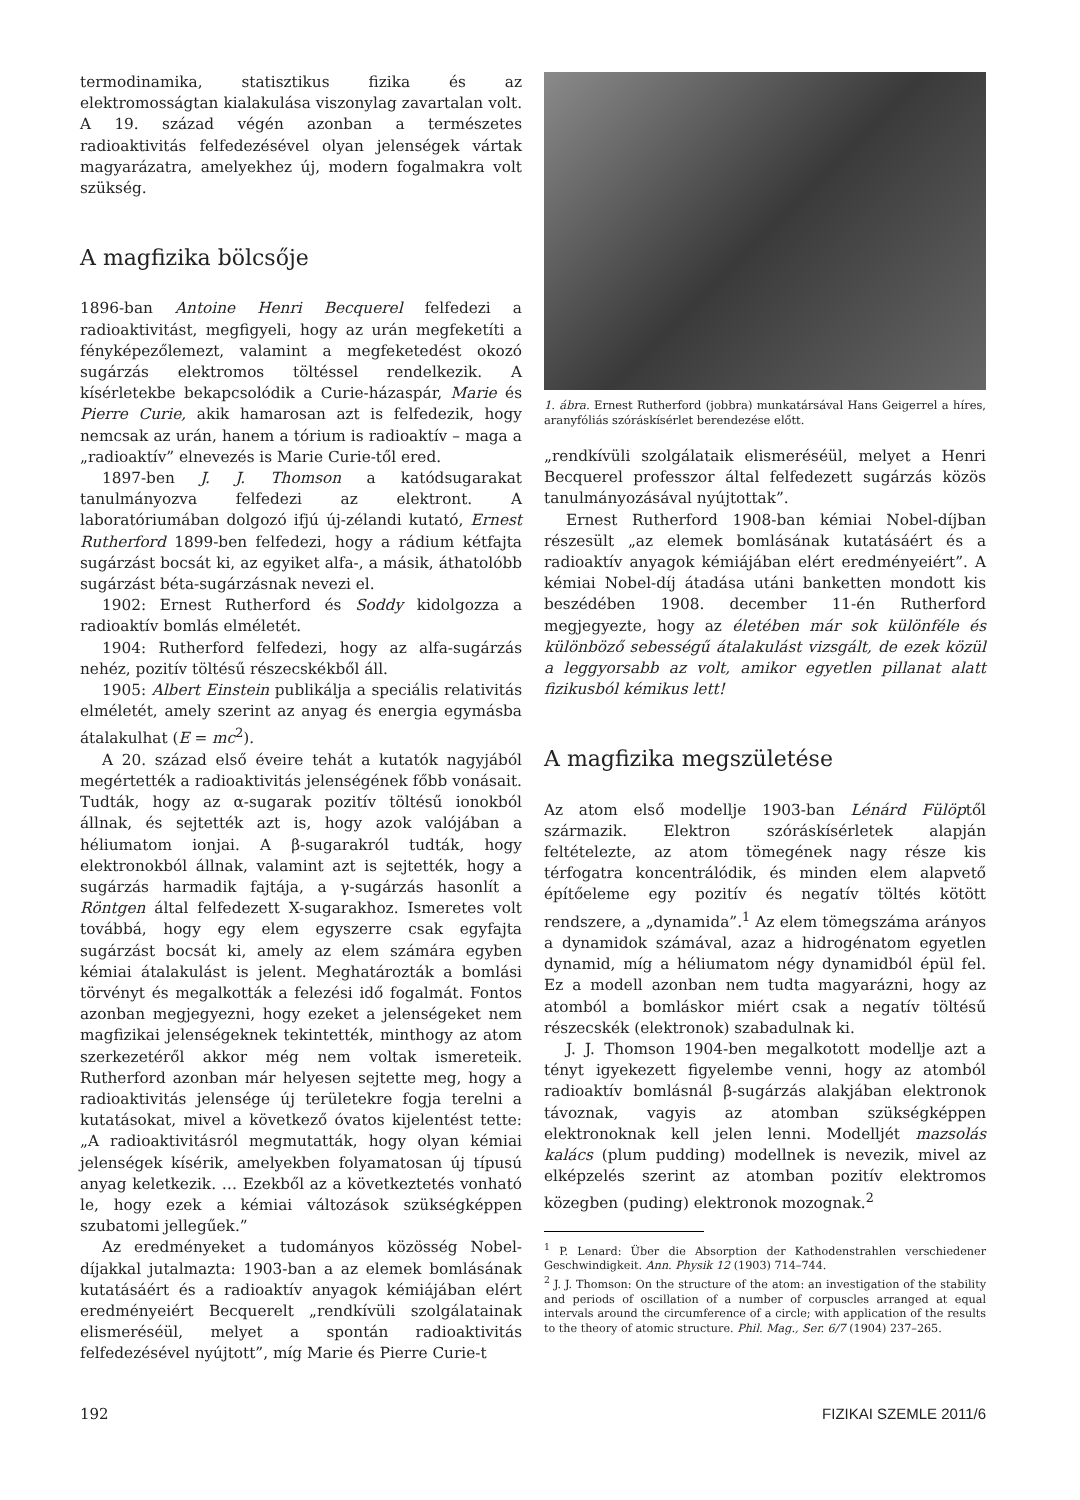termodinamika, statisztikus fizika és az elektromosságtan kialakulása viszonylag zavartalan volt. A 19. század végén azonban a természetes radioaktivitás felfedezésével olyan jelenségek vártak magyarázatra, amelyekhez új, modern fogalmakra volt szükség.
A magfizika bölcsője
1896-ban Antoine Henri Becquerel felfedezi a radioaktivitást, megfigyeli, hogy az urán megfeketíti a fényképezőlemezt, valamint a megfeketedést okozó sugárzás elektromos töltéssel rendelkezik. A kísérletekbe bekapcsolódik a Curie-házaspár, Marie és Pierre Curie, akik hamarosan azt is felfedezik, hogy nemcsak az urán, hanem a tórium is radioaktív – maga a „radioaktív” elnevezés is Marie Curie-től ered.
1897-ben J. J. Thomson a katódsugarakat tanulmányozva felfedezi az elektront. A laboratóriumában dolgozó ifjú új-zélandi kutató, Ernest Rutherford 1899-ben felfedezi, hogy a rádium kétfajta sugárzást bocsát ki, az egyiket alfa-, a másik, áthatolóbb sugárzást béta-sugárzásnak nevezi el.
1902: Ernest Rutherford és Soddy kidolgozza a radioaktív bomlás elméletét.
1904: Rutherford felfedezi, hogy az alfa-sugárzás nehéz, pozitív töltésű részecskékből áll.
1905: Albert Einstein publikálja a speciális relativitás elméletét, amely szerint az anyag és energia egymásba átalakulhat (E = mc<sup>2</sup>).
A 20. század első éveire tehát a kutatók nagyjából megértették a radioaktivitás jelenségének főbb vonásait. Tudták, hogy az α-sugarak pozitív töltésű ionokból állnak, és sejtették azt is, hogy azok valójában a héliumatom ionjai. A β-sugarakról tudták, hogy elektronokból állnak, valamint azt is sejtették, hogy a sugárzás harmadik fajtája, a γ-sugárzás hasonlít a Röntgen által felfedezett X-sugarakhoz. Ismeretes volt továbbá, hogy egy elem egyszerre csak egyfajta sugárzást bocsát ki, amely az elem számára egyben kémiai átalakulást is jelent. Meghatározták a bomlási törvényt és megalkották a felezési idő fogalmát. Fontos azonban megjegyezni, hogy ezeket a jelenségeket nem magfizikai jelenségeknek tekintették, minthogy az atom szerkezetéről akkor még nem voltak ismereteik. Rutherford azonban már helyesen sejtette meg, hogy a radioaktivitás jelensége új területekre fogja terelni a kutatásokat, mivel a következő óvatos kijelentést tette: „A radioaktivitásról megmutatták, hogy olyan kémiai jelenségek kísérik, amelyekben folyamatosan új típusú anyag keletkezik. … Ezekből az a következtetés vonható le, hogy ezek a kémiai változások szükségképpen szubatomi jellegűek.”
Az eredményeket a tudományos közösség Nobel-díjakkal jutalmazta: 1903-ban a az elemek bomlásának kutatásáért és a radioaktív anyagok kémiájában elért eredményeiért Becquerelt „rendkívüli szolgálatainak elismeréséül, melyet a spontán radioaktivitás felfedezésével nyújtott”, míg Marie és Pierre Curie-t
1. ábra. Ernest Rutherford (jobbra) munkatársával Hans Geigerrel a híres, aranyfóliás szóráskísérlet berendezése előtt.
„rendkívüli szolgálataik elismeréséül, melyet a Henri Becquerel professzor által felfedezett sugárzás közös tanulmányozásával nyújtottak”.
Ernest Rutherford 1908-ban kémiai Nobel-díjban részesült „az elemek bomlásának kutatásáért és a radioaktív anyagok kémiájában elért eredményeiért”. A kémiai Nobel-díj átadása utáni banketten mondott kis beszédében 1908. december 11-én Rutherford megjegyezte, hogy az életében már sok különféle és különböző sebességű átalakulást vizsgált, de ezek közül a leggyorsabb az volt, amikor egyetlen pillanat alatt fizikusból kémikus lett!
A magfizika megszületése
Az atom első modellje 1903-ban Lénárd Fülöptől származik. Elektron szóráskísérletek alapján feltételezte, az atom tömegének nagy része kis térfogatra koncentrálódik, és minden elem alapvető építőeleme egy pozitív és negatív töltés kötött rendszere, a „dynamida”.<sup>1</sup> Az elem tömegszáma arányos a dynamidok számával, azaz a hidrogénatom egyetlen dynamid, míg a héliumatom négy dynamidból épül fel. Ez a modell azonban nem tudta magyarázni, hogy az atomból a bomláskor miért csak a negatív töltésű részecskék (elektronok) szabadulnak ki.
J. J. Thomson 1904-ben megalkotott modellje azt a tényt igyekezett figyelembe venni, hogy az atomból radioaktív bomlásnál β-sugárzás alakjában elektronok távoznak, vagyis az atomban szükségképpen elektronoknak kell jelen lenni. Modelljét mazsolás kalács (plum pudding) modellnek is nevezik, mivel az elképzelés szerint az atomban pozitív elektromos közegben (puding) elektronok mozognak.<sup>2</sup>
<sup>1</sup> P. Lenard: Über die Absorption der Kathodenstrahlen verschiedener Geschwindigkeit. Ann. Physik 12 (1903) 714–744.
<sup>2</sup> J. J. Thomson: On the structure of the atom: an investigation of the stability and periods of oscillation of a number of corpuscles arranged at equal intervals around the circumference of a circle; with application of the results to the theory of atomic structure. Phil. Mag., Ser. 6/7 (1904) 237–265.
192 FIZIKAI SZEMLE 2011/6